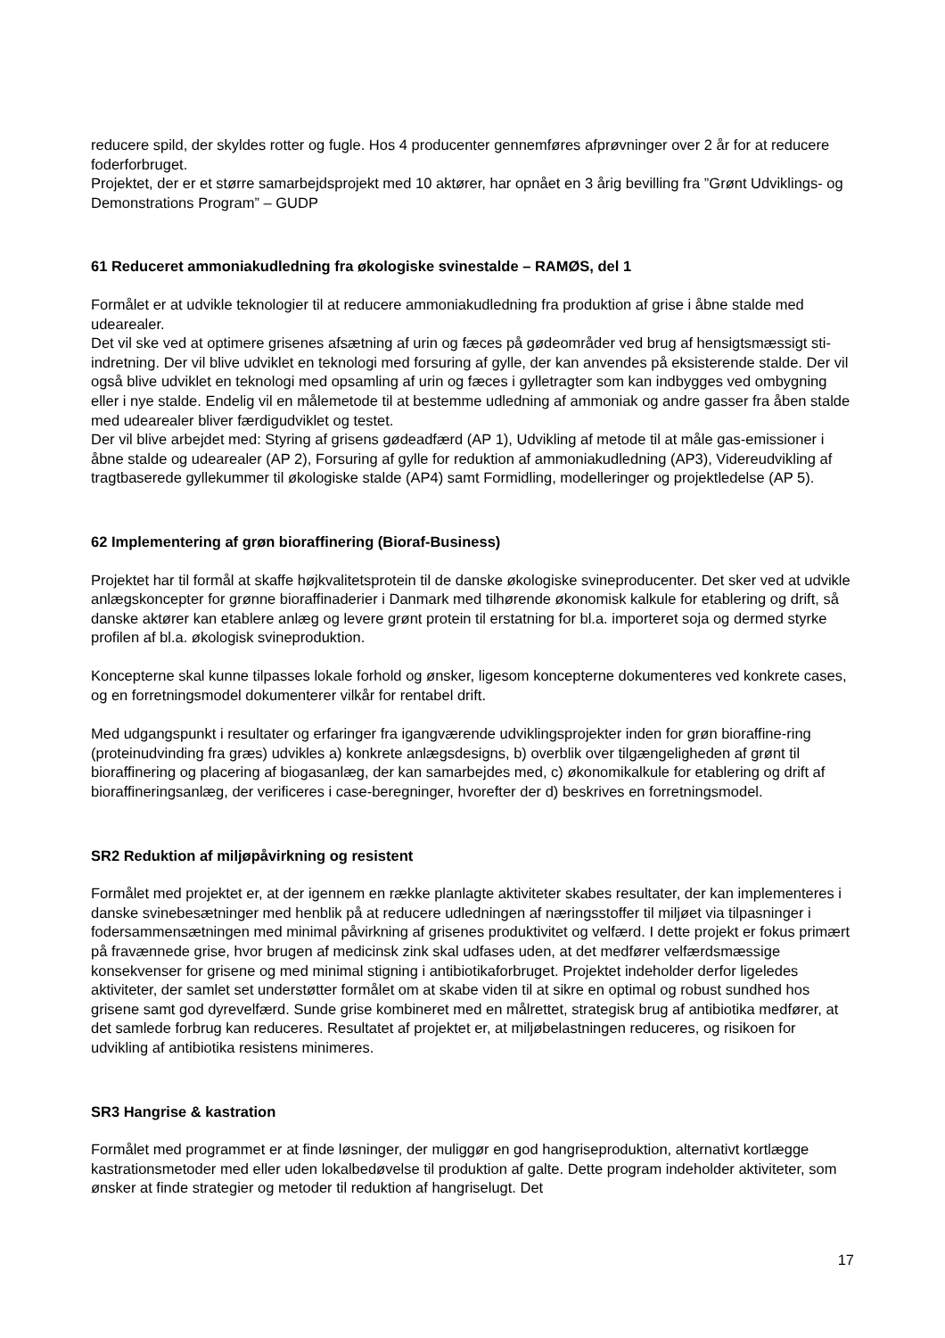reducere spild, der skyldes rotter og fugle. Hos 4 producenter gennemføres afprøvninger over 2 år for at reducere foderforbruget.
Projektet, der er et større samarbejdsprojekt med 10 aktører, har opnået en 3 årig bevilling fra ”Grønt Udviklings- og Demonstrations Program” – GUDP
61 Reduceret ammoniakudledning fra økologiske svinestalde – RAMØS, del 1
Formålet er at udvikle teknologier til at reducere ammoniakudledning fra produktion af grise i åbne stalde med udearealer.
Det vil ske ved at optimere grisenes afsætning af urin og fæces på gødeområder ved brug af hensigtsmæssigt sti-indretning. Der vil blive udviklet en teknologi med forsuring af gylle, der kan anvendes på eksisterende stalde. Der vil også blive udviklet en teknologi med opsamling af urin og fæces i gylletragter som kan indbygges ved ombygning eller i nye stalde. Endelig vil en målemetode til at bestemme udledning af ammoniak og andre gasser fra åben stalde med udearealer bliver færdigudviklet og testet.
Der vil blive arbejdet med: Styring af grisens gødeadfærd (AP 1), Udvikling af metode til at måle gas-emissioner i åbne stalde og udearealer (AP 2), Forsuring af gylle for reduktion af ammoniakudledning (AP3), Videreudvikling af tragtbaserede gyllekummer til økologiske stalde (AP4) samt Formidling, modelleringer og projektledelse (AP 5).
62 Implementering af grøn bioraffinering (Bioraf-Business)
Projektet har til formål at skaffe højkvalitetsprotein til de danske økologiske svineproducenter. Det sker ved at udvikle anlægskoncepter for grønne bioraffinaderier i Danmark med tilhørende økonomisk kalkule for etablering og drift, så danske aktører kan etablere anlæg og levere grønt protein til erstatning for bl.a. importeret soja og dermed styrke profilen af bl.a. økologisk svineproduktion.
Koncepterne skal kunne tilpasses lokale forhold og ønsker, ligesom koncepterne dokumenteres ved konkrete cases, og en forretningsmodel dokumenterer vilkår for rentabel drift.
Med udgangspunkt i resultater og erfaringer fra igangværende udviklingsprojekter inden for grøn bioraffine-ring (proteinudvinding fra græs) udvikles a) konkrete anlægsdesigns, b) overblik over tilgængeligheden af grønt til bioraffinering og placering af biogasanlæg, der kan samarbejdes med, c) økonomikalkule for etablering og drift af bioraffineringsanlæg, der verificeres i case-beregninger, hvorefter der d) beskrives en forretningsmodel.
SR2 Reduktion af miljøpåvirkning og resistent
Formålet med projektet er, at der igennem en række planlagte aktiviteter skabes resultater, der kan implementeres i danske svinebesætninger med henblik på at reducere udledningen af næringsstoffer til miljøet via tilpasninger i fodersammensætningen med minimal påvirkning af grisenes produktivitet og velfærd. I dette projekt er fokus primært på fravænnede grise, hvor brugen af medicinsk zink skal udfases uden, at det medfører velfærdsmæssige konsekvenser for grisene og med minimal stigning i antibiotikaforbruget. Projektet indeholder derfor ligeledes aktiviteter, der samlet set understøtter formålet om at skabe viden til at sikre en optimal og robust sundhed hos grisene samt god dyrevelfærd. Sunde grise kombineret med en målrettet, strategisk brug af antibiotika medfører, at det samlede forbrug kan reduceres. Resultatet af projektet er, at miljøbelastningen reduceres, og risikoen for udvikling af antibiotika resistens minimeres.
SR3 Hangrise & kastration
Formålet med programmet er at finde løsninger, der muliggør en god hangriseproduktion, alternativt kortlægge kastrationsmetoder med eller uden lokalbedøvelse til produktion af galte. Dette program indeholder aktiviteter, som ønsker at finde strategier og metoder til reduktion af hangriselugt. Det
17